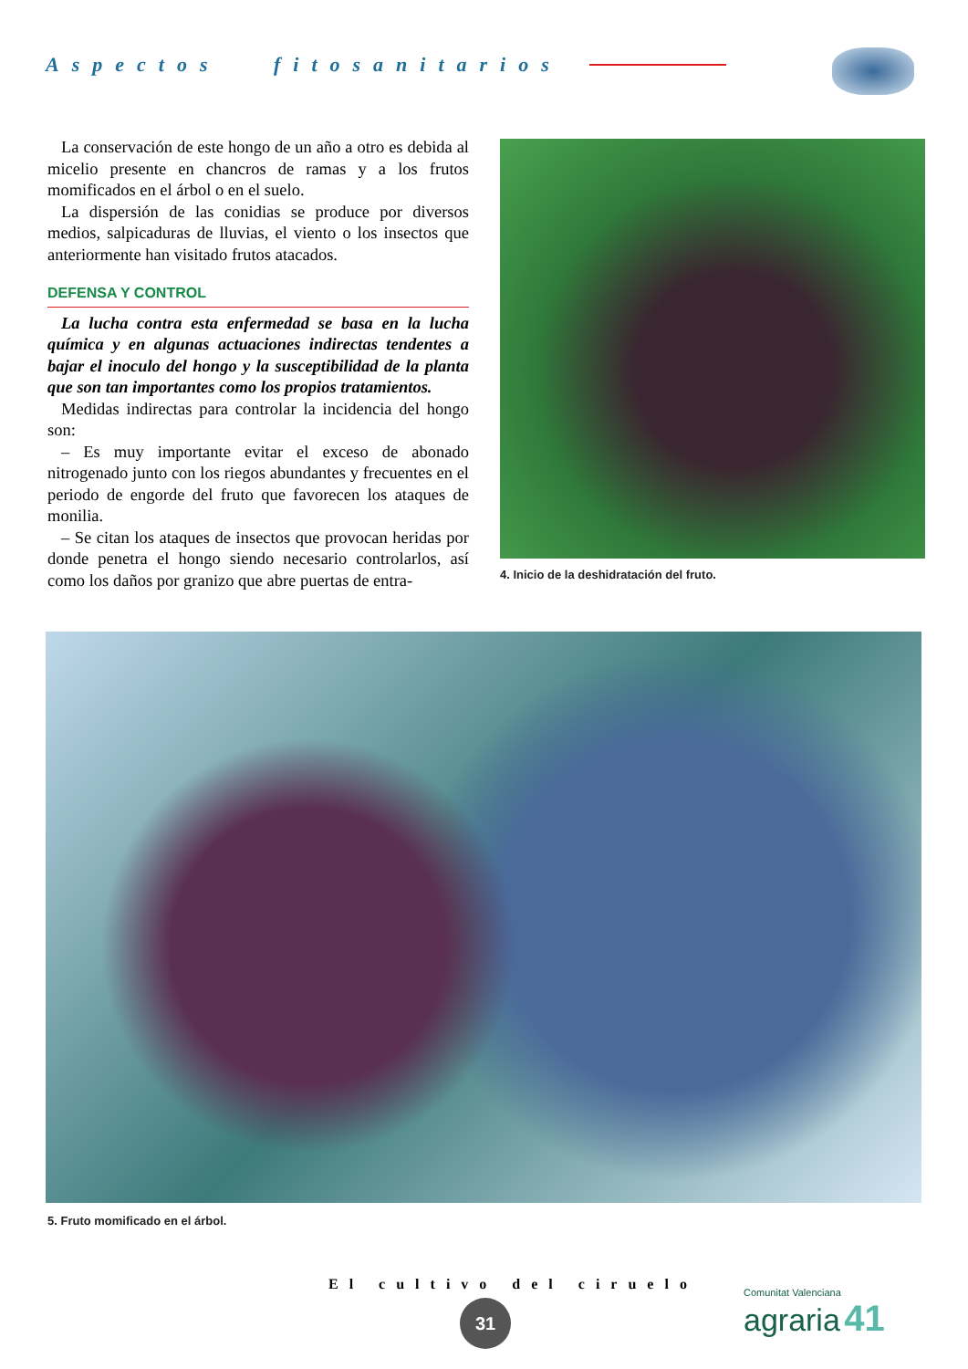Aspectos fitosanitarios
La conservación de este hongo de un año a otro es debida al micelio presente en chancros de ramas y a los frutos momificados en el árbol o en el suelo.
La dispersión de las conidias se produce por diversos medios, salpicaduras de lluvias, el viento o los insectos que anteriormente han visitado frutos atacados.
DEFENSA Y CONTROL
La lucha contra esta enfermedad se basa en la lucha química y en algunas actuaciones indirectas tendentes a bajar el inoculo del hongo y la susceptibilidad de la planta que son tan importantes como los propios tratamientos.
Medidas indirectas para controlar la incidencia del hongo son:
– Es muy importante evitar el exceso de abonado nitrogenado junto con los riegos abundantes y frecuentes en el periodo de engorde del fruto que favorecen los ataques de monilia.
– Se citan los ataques de insectos que provocan heridas por donde penetra el hongo siendo necesario controlarlos, así como los daños por granizo que abre puertas de entra-
4. Inicio de la deshidratación del fruto.
5. Fruto momificado en el árbol.
El cultivo del ciruelo
31
Comunitat Valenciana
agraria 41